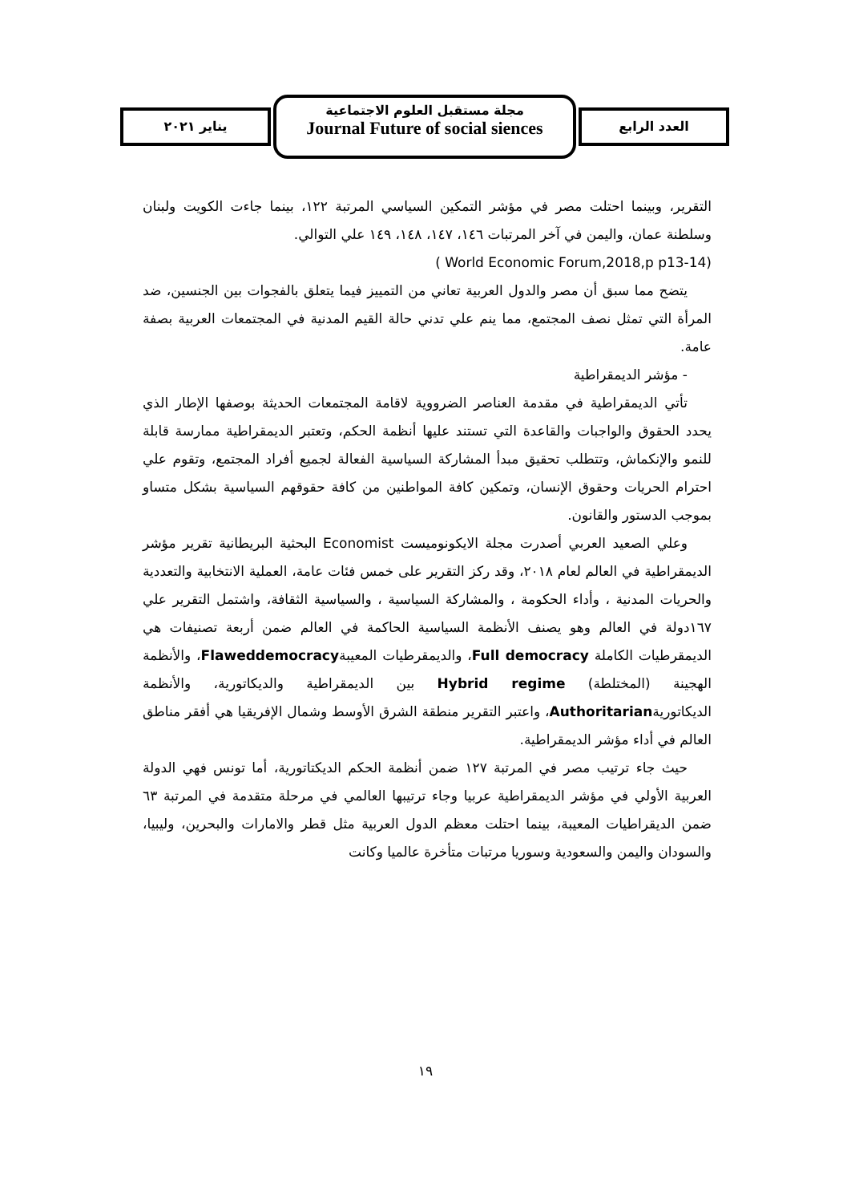يناير ٢٠٢١
مجلة مستقبل العلوم الاجتماعية
Journal Future of social siences
العدد الرابع
التقرير، وبينما احتلت مصر في مؤشر التمكين السياسي المرتبة ١٢٢، بينما جاءت الكويت ولبنان وسلطنة عمان، واليمن في آخر المرتبات ١٤٦، ١٤٧، ١٤٨، ١٤٩ علي التوالي.
( World Economic Forum,2018,p p13-14)
يتضح مما سبق أن مصر والدول العربية تعاني من التمييز فيما يتعلق بالفجوات بين الجنسين، ضد المرأة التي تمثل نصف المجتمع، مما ينم علي تدني حالة القيم المدنية في المجتمعات العربية بصفة عامة.
- مؤشر الديمقراطية
تأتي الديمقراطية في مقدمة العناصر الضرووية لاقامة المجتمعات الحديثة بوصفها الإطار الذي يحدد الحقوق والواجبات والقاعدة التي تستند عليها أنظمة الحكم، وتعتبر الديمقراطية ممارسة قابلة للنمو والإنكماش، وتتطلب تحقيق مبدأ المشاركة السياسية الفعالة لجميع أفراد المجتمع، وتقوم علي احترام الحريات وحقوق الإنسان، وتمكين كافة المواطنين من كافة حقوقهم السياسية بشكل متساو بموجب الدستور والقانون.
وعلي الصعيد العربي أصدرت مجلة الايكونوميست Economist البحثية البريطانية تقرير مؤشر الديمقراطية في العالم لعام ٢٠١٨، وقد ركز التقرير على خمس فئات عامة، العملية الانتخابية والتعددية والحريات المدنية ، وأداء الحكومة ، والمشاركة السياسية ، والسياسية الثقافة، واشتمل التقرير علي ١٦٧دولة في العالم وهو يصنف الأنظمة السياسية الحاكمة في العالم ضمن أربعة تصنيفات هي الديمقرطيات الكاملة Full democracy، والديمقرطيات المعيبةFlaweddemocracy، والأنظمة الهجينة (المختلطة) Hybrid regime بين الديمقراطية والديكاتورية، والأنظمة الديكاتوريةAuthoritarian، واعتبر التقرير منطقة الشرق الأوسط وشمال الإفريقيا هي أفقر مناطق العالم في أداء مؤشر الديمقراطية.
حيث جاء ترتيب مصر في المرتبة ١٢٧ ضمن أنظمة الحكم الديكتاتورية، أما تونس فهي الدولة العربية الأولي في مؤشر الديمقراطية عربيا وجاء ترتيبها العالمي في مرحلة متقدمة في المرتبة ٦٣ ضمن الديقراطيات المعيبة، بينما احتلت معظم الدول العربية مثل قطر والامارات والبحرين، وليبيا، والسودان واليمن والسعودية وسوريا مرتبات متأخرة عالميا وكانت
١٩